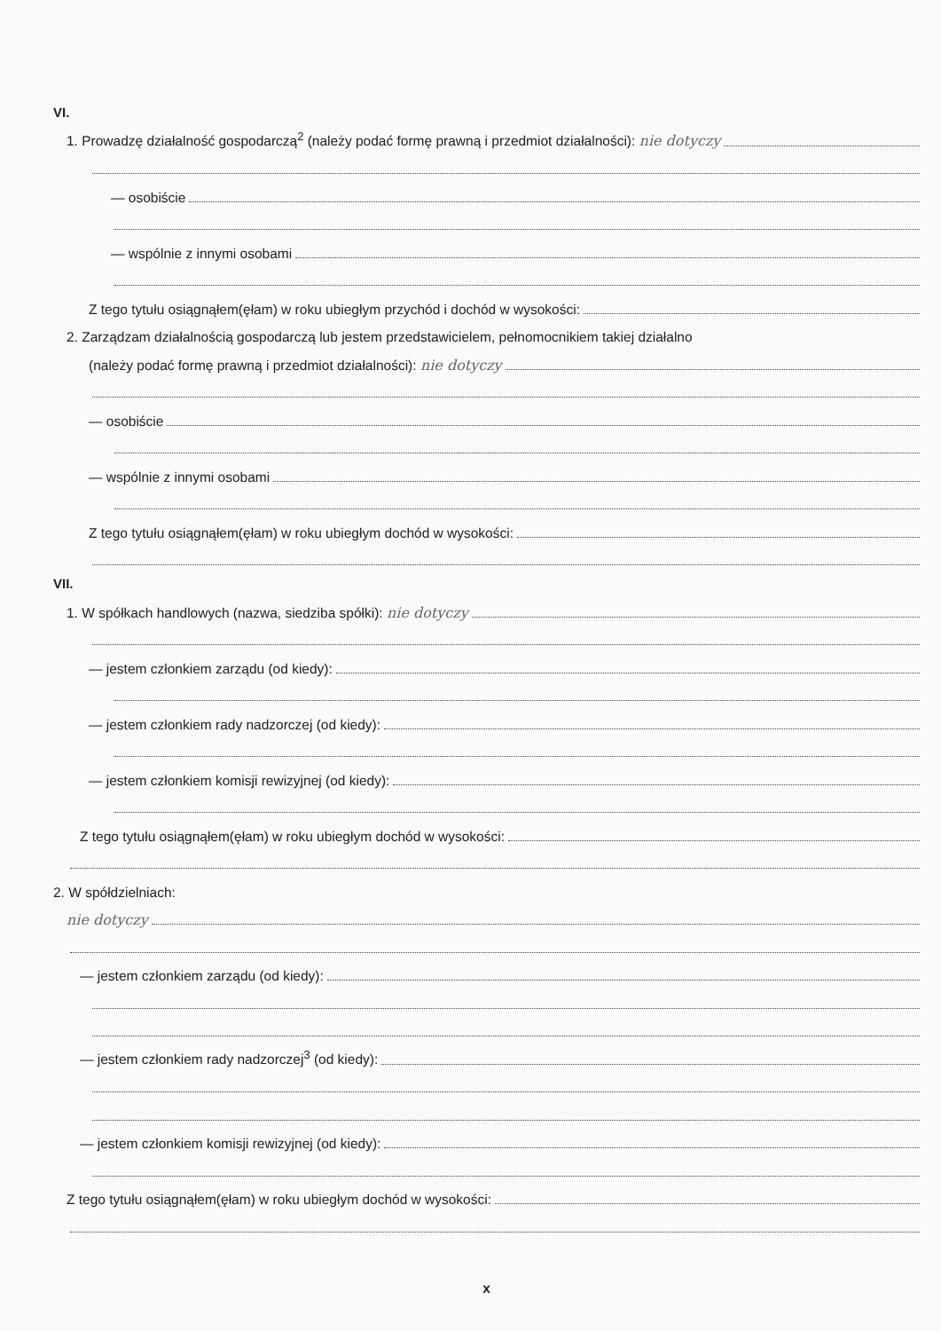VI.
1. Prowadzę działalność gospodarczą<sup>2</sup> (należy podać formę prawną i przedmiot działalności): nie dotyczy
— osobiście
— wspólnie z innymi osobami
Z tego tytułu osiągnąłem(ęłam) w roku ubiegłym przychód i dochód w wysokości:
2. Zarządzam działalnością gospodarczą lub jestem przedstawicielem, pełnomocnikiem takiej działalno
(należy podać formę prawną i przedmiot działalności): nie dotyczy
— osobiście
— wspólnie z innymi osobami
Z tego tytułu osiągnąłem(ęłam) w roku ubiegłym dochód w wysokości:
VII.
1. W spółkach handlowych (nazwa, siedziba spółki): nie dotyczy
— jestem członkiem zarządu (od kiedy):
— jestem członkiem rady nadzorczej (od kiedy):
— jestem członkiem komisji rewizyjnej (od kiedy):
Z tego tytułu osiągnąłem(ęłam) w roku ubiegłym dochód w wysokości:
2. W spółdzielniach:
nie dotyczy
— jestem członkiem zarządu (od kiedy):
— jestem członkiem rady nadzorczej<sup>3</sup> (od kiedy):
— jestem członkiem komisji rewizyjnej (od kiedy):
Z tego tytułu osiągnąłem(ęłam) w roku ubiegłym dochód w wysokości:
x